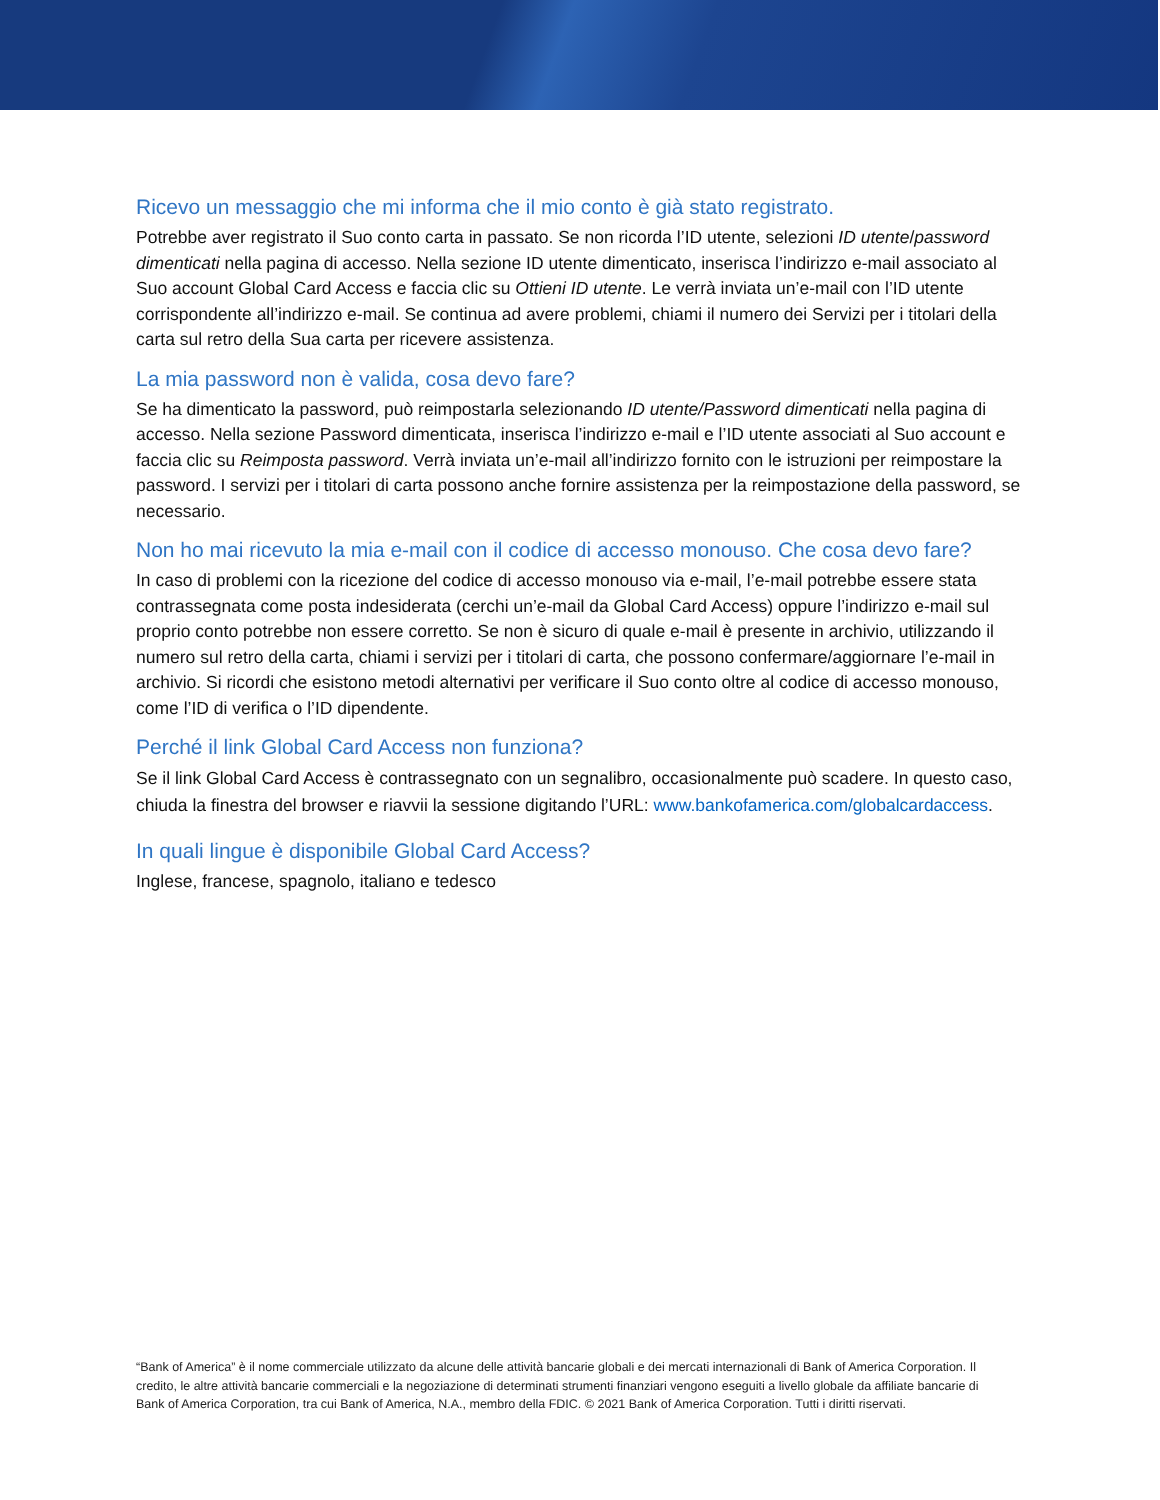Ricevo un messaggio che mi informa che il mio conto è già stato registrato.
Potrebbe aver registrato il Suo conto carta in passato. Se non ricorda l’ID utente, selezioni ID utente/password dimenticati nella pagina di accesso. Nella sezione ID utente dimenticato, inserisca l’indirizzo e-mail associato al Suo account Global Card Access e faccia clic su Ottieni ID utente. Le verrà inviata un’e-mail con l’ID utente corrispondente all’indirizzo e-mail. Se continua ad avere problemi, chiami il numero dei Servizi per i titolari della carta sul retro della Sua carta per ricevere assistenza.
La mia password non è valida, cosa devo fare?
Se ha dimenticato la password, può reimpostarla selezionando ID utente/Password dimenticati nella pagina di accesso. Nella sezione Password dimenticata, inserisca l’indirizzo e-mail e l’ID utente associati al Suo account e faccia clic su Reimposta password. Verrà inviata un’e-mail all’indirizzo fornito con le istruzioni per reimpostare la password. I servizi per i titolari di carta possono anche fornire assistenza per la reimpostazione della password, se necessario.
Non ho mai ricevuto la mia e-mail con il codice di accesso monouso. Che cosa devo fare?
In caso di problemi con la ricezione del codice di accesso monouso via e-mail, l’e-mail potrebbe essere stata contrassegnata come posta indesiderata (cerchi un’e-mail da Global Card Access) oppure l’indirizzo e-mail sul proprio conto potrebbe non essere corretto. Se non è sicuro di quale e-mail è presente in archivio, utilizzando il numero sul retro della carta, chiami i servizi per i titolari di carta, che possono confermare/aggiornare l’e-mail in archivio. Si ricordi che esistono metodi alternativi per verificare il Suo conto oltre al codice di accesso monouso, come l’ID di verifica o l’ID dipendente.
Perché il link Global Card Access non funziona?
Se il link Global Card Access è contrassegnato con un segnalibro, occasionalmente può scadere. In questo caso, chiuda la finestra del browser e riavvii la sessione digitando l’URL: www.bankofamerica.com/globalcardaccess.
In quali lingue è disponibile Global Card Access?
Inglese, francese, spagnolo, italiano e tedesco
“Bank of America” è il nome commerciale utilizzato da alcune delle attività bancarie globali e dei mercati internazionali di Bank of America Corporation. Il credito, le altre attività bancarie commerciali e la negoziazione di determinati strumenti finanziari vengono eseguiti a livello globale da affiliate bancarie di Bank of America Corporation, tra cui Bank of America, N.A., membro della FDIC. © 2021 Bank of America Corporation. Tutti i diritti riservati.